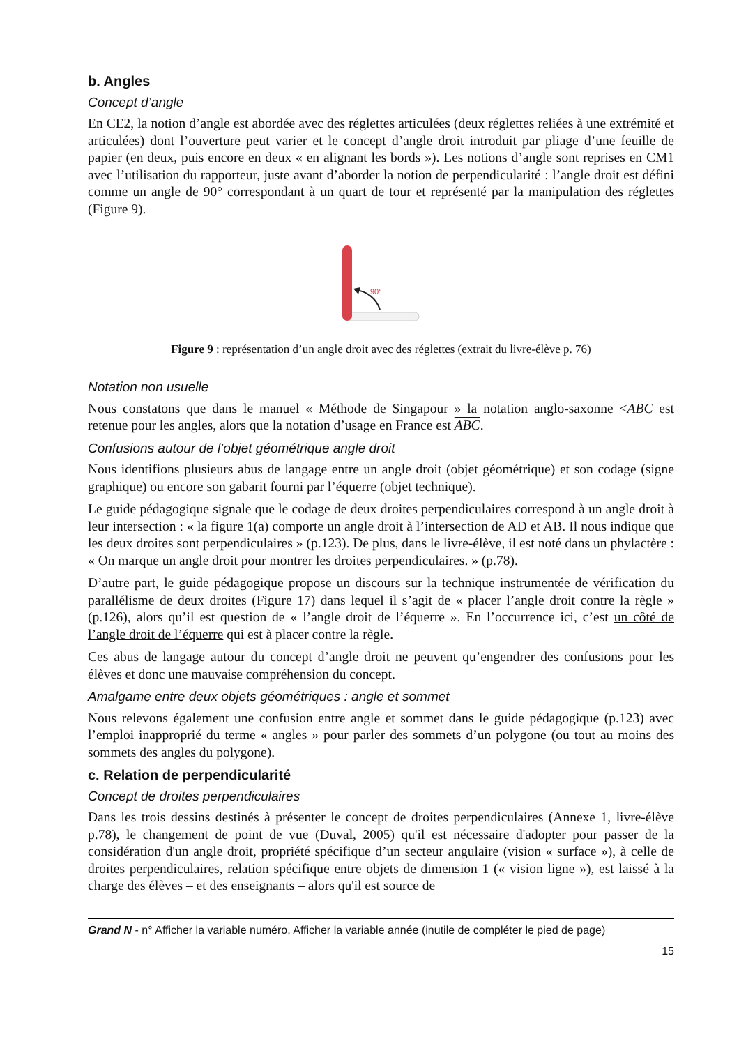b. Angles
Concept d’angle
En CE2, la notion d’angle est abordée avec des réglettes articulées (deux réglettes reliées à une extrémité et articulées) dont l’ouverture peut varier et le concept d’angle droit introduit par pliage d’une feuille de papier (en deux, puis encore en deux « en alignant les bords »). Les notions d’angle sont reprises en CM1 avec l’utilisation du rapporteur, juste avant d’aborder la notion de perpendicularité : l’angle droit est défini comme un angle de 90° correspondant à un quart de tour et représenté par la manipulation des réglettes (Figure 9).
90°
Figure 9 : représentation d’un angle droit avec des réglettes (extrait du livre-élève p. 76)
Notation non usuelle
Nous constatons que dans le manuel « Méthode de Singapour » la notation anglo-saxonne <ABC est retenue pour les angles, alors que la notation d’usage en France est ABC.
Confusions autour de l’objet géométrique angle droit
Nous identifions plusieurs abus de langage entre un angle droit (objet géométrique) et son codage (signe graphique) ou encore son gabarit fourni par l’équerre (objet technique).
Le guide pédagogique signale que le codage de deux droites perpendiculaires correspond à un angle droit à leur intersection : « la figure 1(a) comporte un angle droit à l’intersection de AD et AB. Il nous indique que les deux droites sont perpendiculaires » (p.123). De plus, dans le livre-élève, il est noté dans un phylactère : « On marque un angle droit pour montrer les droites perpendiculaires. » (p.78).
D’autre part, le guide pédagogique propose un discours sur la technique instrumentée de vérification du parallélisme de deux droites (Figure 17) dans lequel il s’agit de « placer l’angle droit contre la règle » (p.126), alors qu’il est question de « l’angle droit de l’équerre ». En l’occurrence ici, c’est un côté de l’angle droit de l’équerre qui est à placer contre la règle.
Ces abus de langage autour du concept d’angle droit ne peuvent qu’engendrer des confusions pour les élèves et donc une mauvaise compréhension du concept.
Amalgame entre deux objets géométriques : angle et sommet
Nous relevons également une confusion entre angle et sommet dans le guide pédagogique (p.123) avec l’emploi inapproprié du terme « angles » pour parler des sommets d’un polygone (ou tout au moins des sommets des angles du polygone).
c. Relation de perpendicularité
Concept de droites perpendiculaires
Dans les trois dessins destinés à présenter le concept de droites perpendiculaires (Annexe 1, livre-élève p.78), le changement de point de vue (Duval, 2005) qu'il est nécessaire d'adopter pour passer de la considération d'un angle droit, propriété spécifique d’un secteur angulaire (vision « surface »), à celle de droites perpendiculaires, relation spécifique entre objets de dimension 1 (« vision ligne »), est laissé à la charge des élèves – et des enseignants – alors qu'il est source de
Grand N - n° Afficher la variable numéro, Afficher la variable année (inutile de compléter le pied de page)
15